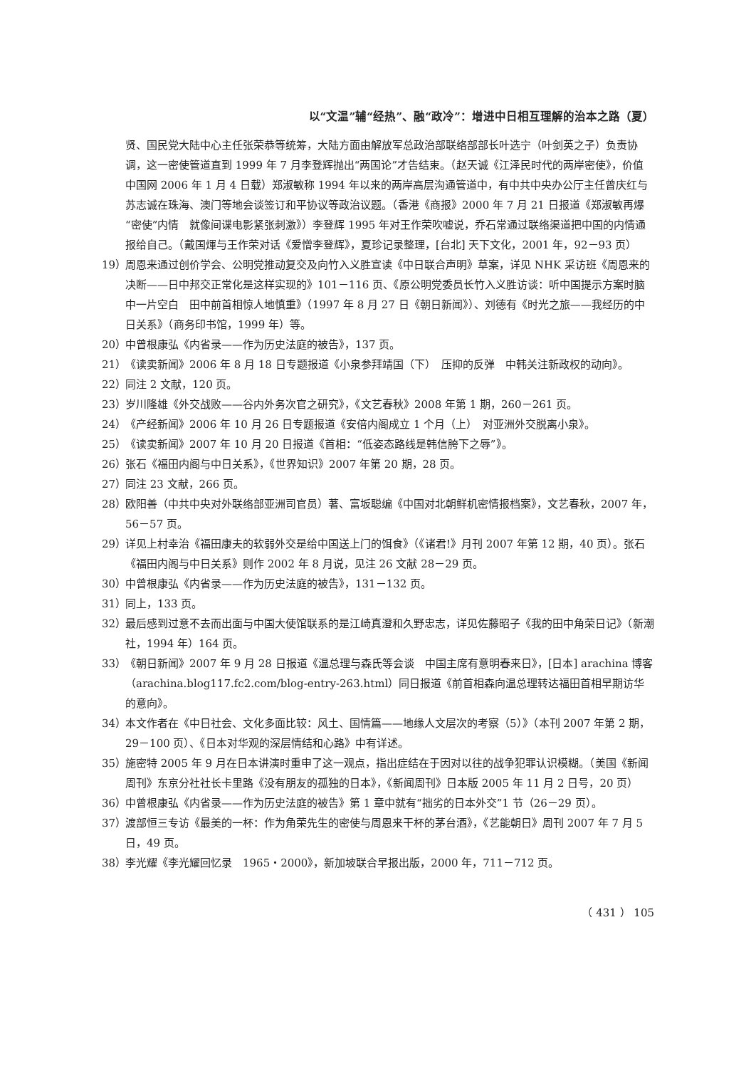以“文温”辅“经热”、融“政冷”：增进中日相互理解的治本之路（夏）
贤、国民党大陆中心主任张荣恭等统筹，大陆方面由解放军总政治部联络部部长叶选宁（叶剑英之子）负责协调，这一密使管道直到 1999 年 7 月李登辉抛出“两国论”才告结束。（赵天诚《江泽民时代的两岸密使》，价值中国网 2006 年 1 月 4 日载）郑淑敏称 1994 年以来的两岸高层沟通管道中，有中共中央办公厅主任曾庆红与苏志诚在珠海、澳门等地会谈签订和平协议等政治议题。（香港《商报》2000 年 7 月 21 日报道《郑淑敏再爆“密使”内情　就像间谍电影紧张刺激》）李登辉 1995 年对王作荣吹嘘说，乔石常通过联络渠道把中国的内情通报给自己。（戴国煇与王作荣对话《爱憎李登辉》，夏珍记录整理，[台北] 天下文化，2001 年，92－93 页）
19） 周恩来通过创价学会、公明党推动复交及向竹入义胜宣读《中日联合声明》草案，详见 NHK 采访班《周恩来的决断——日中邦交正常化是这样实现的》101－116 页、《原公明党委员长竹入义胜访谈：听中国提示方案时脑中一片空白　田中前首相惊人地慎重》（1997 年 8 月 27 日《朝日新闻》）、刘德有《时光之旅——我经历的中日关系》（商务印书馆，1999 年）等。
20） 中曾根康弘《内省录——作为历史法庭的被告》，137 页。
21） 《读卖新闻》2006 年 8 月 18 日专题报道《小泉参拜靖国（下）　压抑的反弹　中韩关注新政权的动向》。
22） 同注 2 文献，120 页。
23） 岁川隆雄《外交战败——谷内外务次官之研究》，《文艺春秋》2008 年第 1 期，260－261 页。
24） 《产经新闻》2006 年 10 月 26 日专题报道《安倍内阁成立 1 个月（上）　对亚洲外交脱离小泉》。
25） 《读卖新闻》2007 年 10 月 20 日报道《首相：“低姿态路线是韩信胯下之辱”》。
26） 张石《福田内阁与中日关系》，《世界知识》2007 年第 20 期，28 页。
27） 同注 23 文献，266 页。
28） 欧阳善（中共中央对外联络部亚洲司官员）著、富坂聪编《中国对北朝鲜机密情报档案》，文艺春秋，2007 年，56－57 页。
29） 详见上村幸治《福田康夫的软弱外交是给中国送上门的饵食》（《诸君!》月刊 2007 年第 12 期，40 页）。张石《福田内阁与中日关系》则作 2002 年 8 月说，见注 26 文献 28－29 页。
30） 中曾根康弘《内省录——作为历史法庭的被告》，131－132 页。
31） 同上，133 页。
32） 最后感到过意不去而出面与中国大使馆联系的是江崎真澄和久野忠志，详见佐藤昭子《我的田中角荣日记》（新潮社，1994 年）164 页。
33） 《朝日新闻》2007 年 9 月 28 日报道《温总理与森氏等会谈　中国主席有意明春来日》，[日本] arachina 博客（arachina.blog117.fc2.com/blog-entry-263.html）同日报道《前首相森向温总理转达福田首相早期访华的意向》。
34） 本文作者在《中日社会、文化多面比较：风土、国情篇——地缘人文层次的考察（5）》（本刊 2007 年第 2 期，29－100 页）、《日本对华观的深层情结和心路》中有详述。
35） 施密特 2005 年 9 月在日本讲演时重申了这一观点，指出症结在于因对以往的战争犯罪认识模糊。（美国《新闻周刊》东京分社社长卡里路《没有朋友的孤独的日本》，《新闻周刊》日本版 2005 年 11 月 2 日号，20 页）
36） 中曾根康弘《内省录——作为历史法庭的被告》第 1 章中就有“拙劣的日本外交”1 节（26－29 页）。
37） 渡部恒三专访《最美的一杯：作为角荣先生的密使与周恩来干杯的茅台酒》，《艺能朝日》周刊 2007 年 7 月 5 日，49 页。
38） 李光耀《李光耀回忆录　1965・2000》，新加坡联合早报出版，2000 年，711－712 页。
（ 431 ） 105